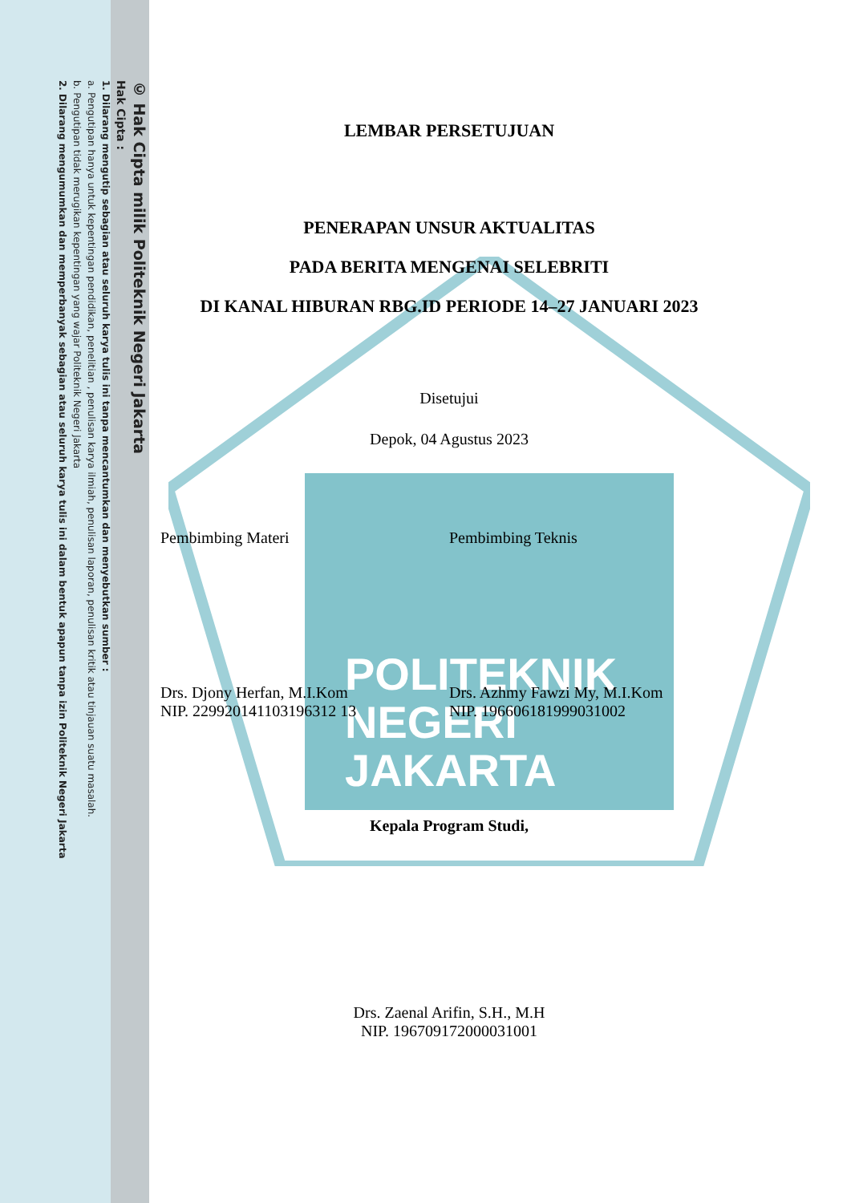© Hak Cipta milik Politeknik Negeri Jakarta
Hak Cipta :
1. Dilarang mengutip sebagian atau seluruh karya tulis ini tanpa mencantumkan dan menyebutkan sumber :
a. Pengutipan hanya untuk kepentingan pendidikan, penelitian , penulisan karya ilmiah, penulisan laporan, penulisan kritik atau tinjauan suatu masalah.
b. Pengutipan tidak merugikan kepentingan yang wajar Politeknik Negeri Jakarta
2. Dilarang mengumumkan dan memperbanyak sebagian atau seluruh karya tulis ini dalam bentuk apapun tanpa izin Politeknik Negeri Jakarta
POLITEKNIK
NEGERI
JAKARTA
LEMBAR PERSETUJUAN
PENERAPAN UNSUR AKTUALITAS
PADA BERITA MENGENAI SELEBRITI
DI KANAL HIBURAN RBG.ID PERIODE 14–27 JANUARI 2023
Disetujui
Depok, 04 Agustus 2023
Pembimbing Materi Pembimbing Teknis
Drs. Djony Herfan, M.I.Kom
NIP. 229920141103196312 13
Drs. Azhmy Fawzi My, M.I.Kom
NIP. 196606181999031002
Kepala Program Studi,
Drs. Zaenal Arifin, S.H., M.H
NIP. 196709172000031001